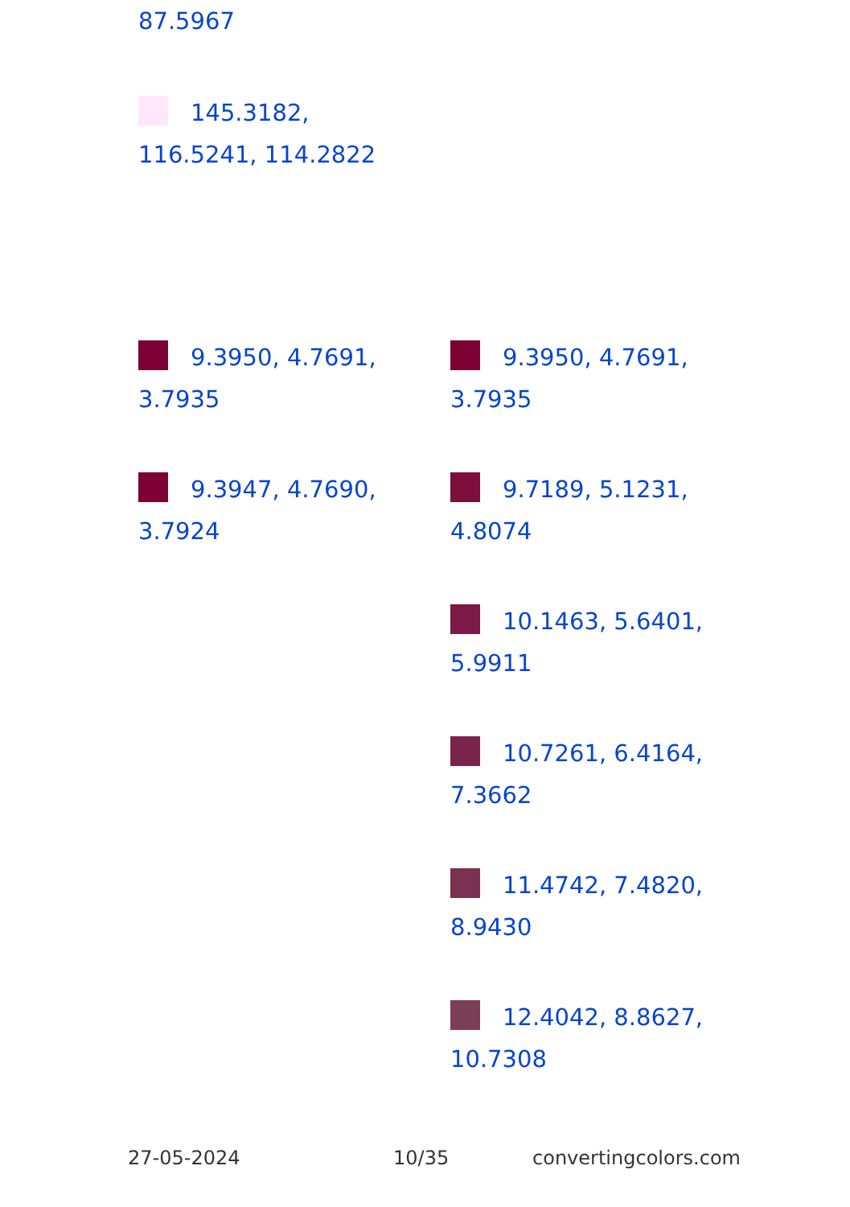87.5967
145.3182, 116.5241, 114.2822
9.3950, 4.7691, 3.7935
9.3950, 4.7691, 3.7935
9.3947, 4.7690, 3.7924
9.7189, 5.1231, 4.8074
10.1463, 5.6401, 5.9911
10.7261, 6.4164, 7.3662
11.4742, 7.4820, 8.9430
12.4042, 8.8627, 10.7308
27-05-2024 10/35 convertingcolors.com